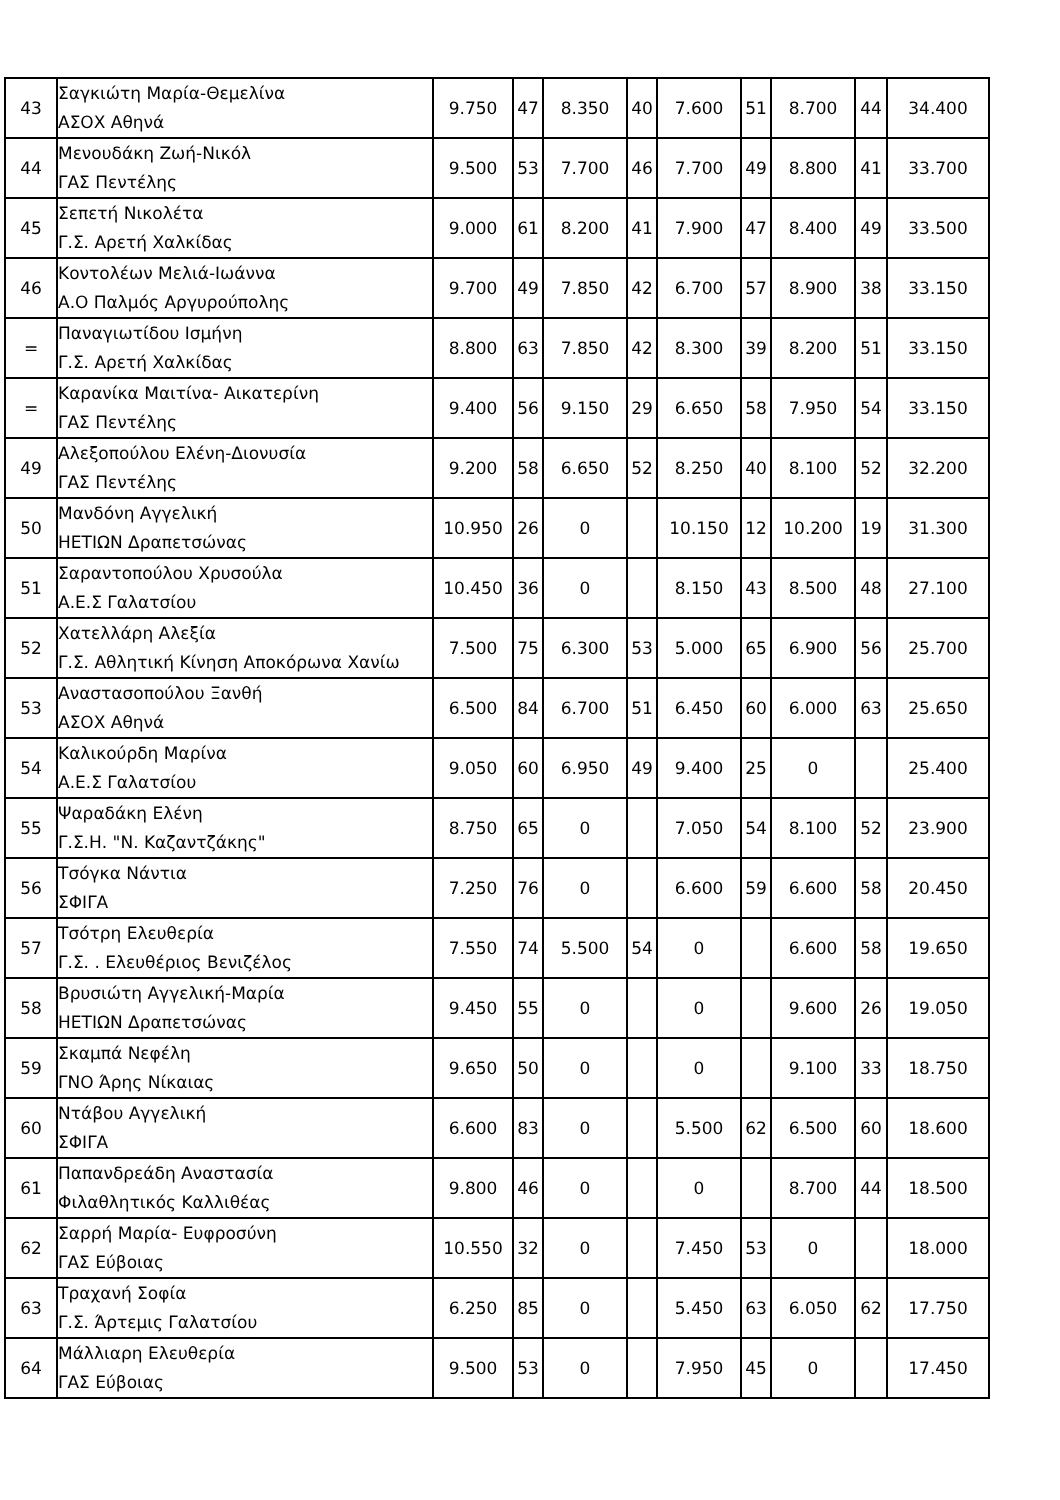| 43 | Σαγκιώτη Μαρία-Θεμελίνα ΑΣΟΧ Αθηνά | 9.750 | 47 | 8.350 | 40 | 7.600 | 51 | 8.700 | 44 | 34.400 |
| 44 | Μενουδάκη Ζωή-Νικόλ ΓΑΣ Πεντέλης | 9.500 | 53 | 7.700 | 46 | 7.700 | 49 | 8.800 | 41 | 33.700 |
| 45 | Σεπετή Νικολέτα Γ.Σ. Αρετή Χαλκίδας | 9.000 | 61 | 8.200 | 41 | 7.900 | 47 | 8.400 | 49 | 33.500 |
| 46 | Κοντολέων Μελιά-Ιωάννα Α.Ο Παλμός Αργυρούπολης | 9.700 | 49 | 7.850 | 42 | 6.700 | 57 | 8.900 | 38 | 33.150 |
| = | Παναγιωτίδου Ισμήνη Γ.Σ. Αρετή Χαλκίδας | 8.800 | 63 | 7.850 | 42 | 8.300 | 39 | 8.200 | 51 | 33.150 |
| = | Καρανίκα Μαιτίνα- Αικατερίνη ΓΑΣ Πεντέλης | 9.400 | 56 | 9.150 | 29 | 6.650 | 58 | 7.950 | 54 | 33.150 |
| 49 | Αλεξοπούλου Ελένη-Διονυσία ΓΑΣ Πεντέλης | 9.200 | 58 | 6.650 | 52 | 8.250 | 40 | 8.100 | 52 | 32.200 |
| 50 | Μανδόνη Αγγελική ΗΕΤΙΩΝ Δραπετσώνας | 10.950 | 26 | 0 | | 10.150 | 12 | 10.200 | 19 | 31.300 |
| 51 | Σαραντοπούλου Χρυσούλα Α.Ε.Σ Γαλατσίου | 10.450 | 36 | 0 | | 8.150 | 43 | 8.500 | 48 | 27.100 |
| 52 | Χατελλάρη Αλεξία Γ.Σ. Αθλητική Κίνηση Αποκόρωνα Χανίω | 7.500 | 75 | 6.300 | 53 | 5.000 | 65 | 6.900 | 56 | 25.700 |
| 53 | Αναστασοπούλου Ξανθή ΑΣΟΧ Αθηνά | 6.500 | 84 | 6.700 | 51 | 6.450 | 60 | 6.000 | 63 | 25.650 |
| 54 | Καλικούρδη Μαρίνα Α.Ε.Σ Γαλατσίου | 9.050 | 60 | 6.950 | 49 | 9.400 | 25 | 0 | | 25.400 |
| 55 | Ψαραδάκη Ελένη Γ.Σ.Η. "Ν. Καζαντζάκης" | 8.750 | 65 | 0 | | 7.050 | 54 | 8.100 | 52 | 23.900 |
| 56 | Τσόγκα Νάντια ΣΦΙΓΑ | 7.250 | 76 | 0 | | 6.600 | 59 | 6.600 | 58 | 20.450 |
| 57 | Τσότρη Ελευθερία Γ.Σ. . Ελευθέριος Βενιζέλος | 7.550 | 74 | 5.500 | 54 | 0 | | 6.600 | 58 | 19.650 |
| 58 | Βρυσιώτη Αγγελική-Μαρία ΗΕΤΙΩΝ Δραπετσώνας | 9.450 | 55 | 0 | | 0 | | 9.600 | 26 | 19.050 |
| 59 | Σκαμπά Νεφέλη ΓΝΟ Άρης Νίκαιας | 9.650 | 50 | 0 | | 0 | | 9.100 | 33 | 18.750 |
| 60 | Ντάβου Αγγελική ΣΦΙΓΑ | 6.600 | 83 | 0 | | 5.500 | 62 | 6.500 | 60 | 18.600 |
| 61 | Παπανδρεάδη Αναστασία Φιλαθλητικός Καλλιθέας | 9.800 | 46 | 0 | | 0 | | 8.700 | 44 | 18.500 |
| 62 | Σαρρή Μαρία- Ευφροσύνη ΓΑΣ Εύβοιας | 10.550 | 32 | 0 | | 7.450 | 53 | 0 | | 18.000 |
| 63 | Τραχανή Σοφία Γ.Σ. Άρτεμις Γαλατσίου | 6.250 | 85 | 0 | | 5.450 | 63 | 6.050 | 62 | 17.750 |
| 64 | Μάλλιαρη Ελευθερία ΓΑΣ Εύβοιας | 9.500 | 53 | 0 | | 7.950 | 45 | 0 | | 17.450 |